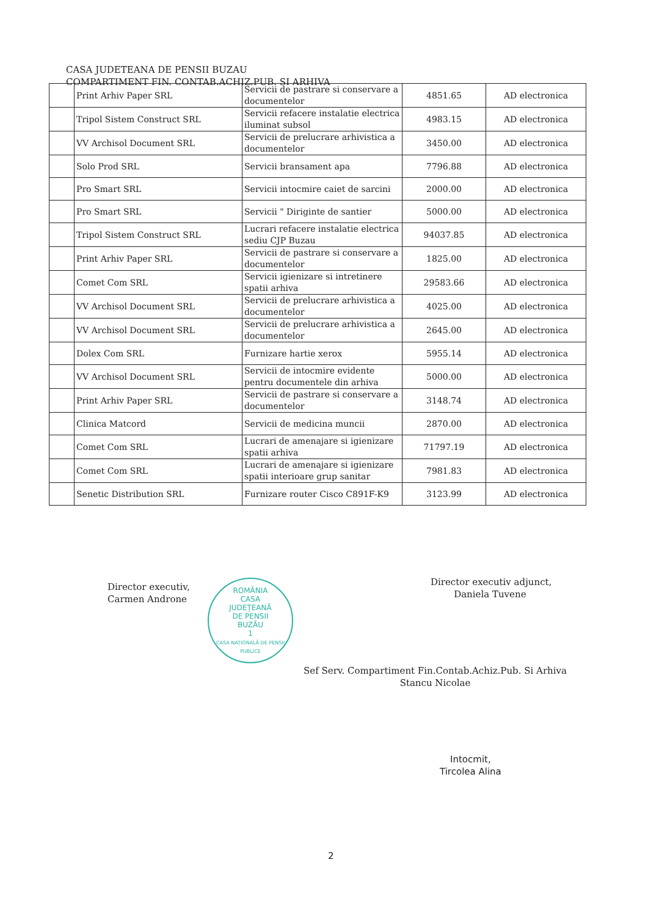CASA JUDETEANA DE PENSII BUZAU
COMPARTIMENT FIN. CONTAB.ACHIZ.PUB. SI ARHIVA
| | Print Arhiv Paper SRL | Servicii de pastrare si conservare a documentelor | 4851.65 | AD electronica |
| | Tripol Sistem Construct SRL | Servicii refacere instalatie electrica iluminat subsol | 4983.15 | AD electronica |
| | VV Archisol Document SRL | Servicii de prelucrare arhivistica a documentelor | 3450.00 | AD electronica |
| | Solo Prod SRL | Servicii bransament apa | 7796.88 | AD electronica |
| | Pro Smart SRL | Servicii intocmire caiet de sarcini | 2000.00 | AD electronica |
| | Pro Smart SRL | Servicii " Diriginte de santier | 5000.00 | AD electronica |
| | Tripol Sistem Construct SRL | Lucrari refacere instalatie electrica sediu CJP Buzau | 94037.85 | AD electronica |
| | Print Arhiv Paper SRL | Servicii de pastrare si conservare a documentelor | 1825.00 | AD electronica |
| | Comet Com SRL | Servicii igienizare si intretinere spatii arhiva | 29583.66 | AD electronica |
| | VV Archisol Document SRL | Servicii de prelucrare arhivistica a documentelor | 4025.00 | AD electronica |
| | VV Archisol Document SRL | Servicii de prelucrare arhivistica a documentelor | 2645.00 | AD electronica |
| | Dolex Com SRL | Furnizare hartie xerox | 5955.14 | AD electronica |
| | VV Archisol Document SRL | Servicii de intocmire evidente pentru documentele din arhiva | 5000.00 | AD electronica |
| | Print Arhiv Paper SRL | Servicii de pastrare si conservare a documentelor | 3148.74 | AD electronica |
| | Clinica Matcord | Servicii de medicina muncii | 2870.00 | AD electronica |
| | Comet Com SRL | Lucrari de amenajare si igienizare spatii arhiva | 71797.19 | AD electronica |
| | Comet Com SRL | Lucrari de amenajare si igienizare spatii interioare grup sanitar | 7981.83 | AD electronica |
| | Senetic Distribution SRL | Furnizare router Cisco C891F-K9 | 3123.99 | AD electronica |
Director executiv,
Carmen Androne
ROMÂNIA
CASA
JUDEȚEANĂ
DE PENSII
BUZĂU
1
CASA NAȚIONALĂ DE PENSII PUBLICE
Director executiv adjunct,
Daniela Tuvene
Sef Serv. Compartiment Fin.Contab.Achiz.Pub. Si Arhiva
Stancu Nicolae
Intocmit,
Tircolea Alina
2